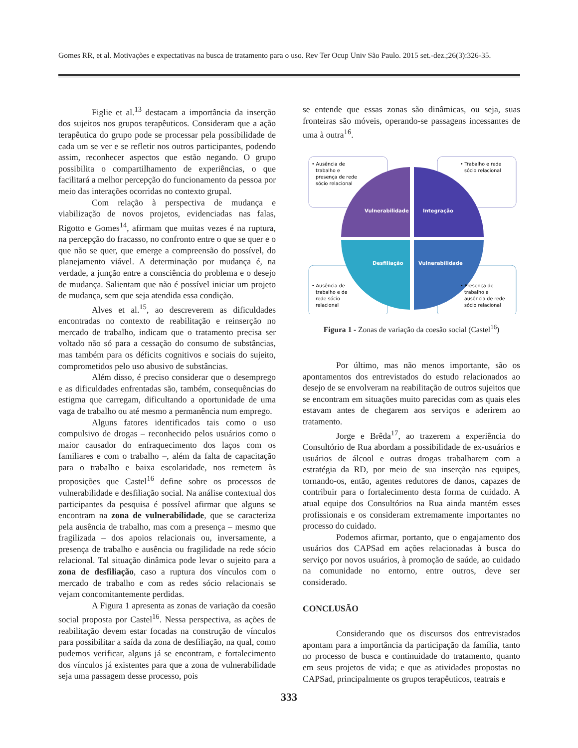Gomes RR, et al. Motivações e expectativas na busca de tratamento para o uso. Rev Ter Ocup Univ São Paulo. 2015 set.-dez.;26(3):326-35.
Figlie et al.<sup>13</sup> destacam a importância da inserção dos sujeitos nos grupos terapêuticos. Consideram que a ação terapêutica do grupo pode se processar pela possibilidade de cada um se ver e se refletir nos outros participantes, podendo assim, reconhecer aspectos que estão negando. O grupo possibilita o compartilhamento de experiências, o que facilitará a melhor percepção do funcionamento da pessoa por meio das interações ocorridas no contexto grupal.
Com relação à perspectiva de mudança e viabilização de novos projetos, evidenciadas nas falas, Rigotto e Gomes<sup>14</sup>, afirmam que muitas vezes é na ruptura, na percepção do fracasso, no confronto entre o que se quer e o que não se quer, que emerge a compreensão do possível, do planejamento viável. A determinação por mudança é, na verdade, a junção entre a consciência do problema e o desejo de mudança. Salientam que não é possível iniciar um projeto de mudança, sem que seja atendida essa condição.
Alves et al.<sup>15</sup>, ao descreverem as dificuldades encontradas no contexto de reabilitação e reinserção no mercado de trabalho, indicam que o tratamento precisa ser voltado não só para a cessação do consumo de substâncias, mas também para os déficits cognitivos e sociais do sujeito, comprometidos pelo uso abusivo de substâncias.
Além disso, é preciso considerar que o desemprego e as dificuldades enfrentadas são, também, consequências do estigma que carregam, dificultando a oportunidade de uma vaga de trabalho ou até mesmo a permanência num emprego.
Alguns fatores identificados tais como o uso compulsivo de drogas – reconhecido pelos usuários como o maior causador do enfraquecimento dos laços com os familiares e com o trabalho –, além da falta de capacitação para o trabalho e baixa escolaridade, nos remetem às proposições que Castel<sup>16</sup> define sobre os processos de vulnerabilidade e desfiliação social. Na análise contextual dos participantes da pesquisa é possível afirmar que alguns se encontram na zona de vulnerabilidade, que se caracteriza pela ausência de trabalho, mas com a presença – mesmo que fragilizada – dos apoios relacionais ou, inversamente, a presença de trabalho e ausência ou fragilidade na rede sócio relacional. Tal situação dinâmica pode levar o sujeito para a zona de desfiliação, caso a ruptura dos vínculos com o mercado de trabalho e com as redes sócio relacionais se vejam concomitantemente perdidas.
A Figura 1 apresenta as zonas de variação da coesão social proposta por Castel<sup>16</sup>. Nessa perspectiva, as ações de reabilitação devem estar focadas na construção de vínculos para possibilitar a saída da zona de desfiliação, na qual, como pudemos verificar, alguns já se encontram, e fortalecimento dos vínculos já existentes para que a zona de vulnerabilidade seja uma passagem desse processo, pois
se entende que essas zonas são dinâmicas, ou seja, suas fronteiras são móveis, operando-se passagens incessantes de uma à outra<sup>16</sup>.
• Ausência de
trabalho e
presença de rede
sócio relacional
• Trabalho e rede
sócio relacional
• Ausência de
trabalho e de
rede sócio
relacional
• Presença de
trabalho e
ausência de rede
sócio relacional
Vulnerabilidade
Integração
Desfiliação
Vulnerabilidade
Figura 1 - Zonas de variação da coesão social (Castel<sup>16</sup>)
Por último, mas não menos importante, são os apontamentos dos entrevistados do estudo relacionados ao desejo de se envolveram na reabilitação de outros sujeitos que se encontram em situações muito parecidas com as quais eles estavam antes de chegarem aos serviços e aderirem ao tratamento.
Jorge e Brêda<sup>17</sup>, ao trazerem a experiência do Consultório de Rua abordam a possibilidade de ex-usuários e usuários de álcool e outras drogas trabalharem com a estratégia da RD, por meio de sua inserção nas equipes, tornando-os, então, agentes redutores de danos, capazes de contribuir para o fortalecimento desta forma de cuidado. A atual equipe dos Consultórios na Rua ainda mantém esses profissionais e os consideram extremamente importantes no processo do cuidado.
Podemos afirmar, portanto, que o engajamento dos usuários dos CAPSad em ações relacionadas à busca do serviço por novos usuários, à promoção de saúde, ao cuidado na comunidade no entorno, entre outros, deve ser considerado.
CONCLUSÃO
Considerando que os discursos dos entrevistados apontam para a importância da participação da família, tanto no processo de busca e continuidade do tratamento, quanto em seus projetos de vida; e que as atividades propostas no CAPSad, principalmente os grupos terapêuticos, teatrais e
333